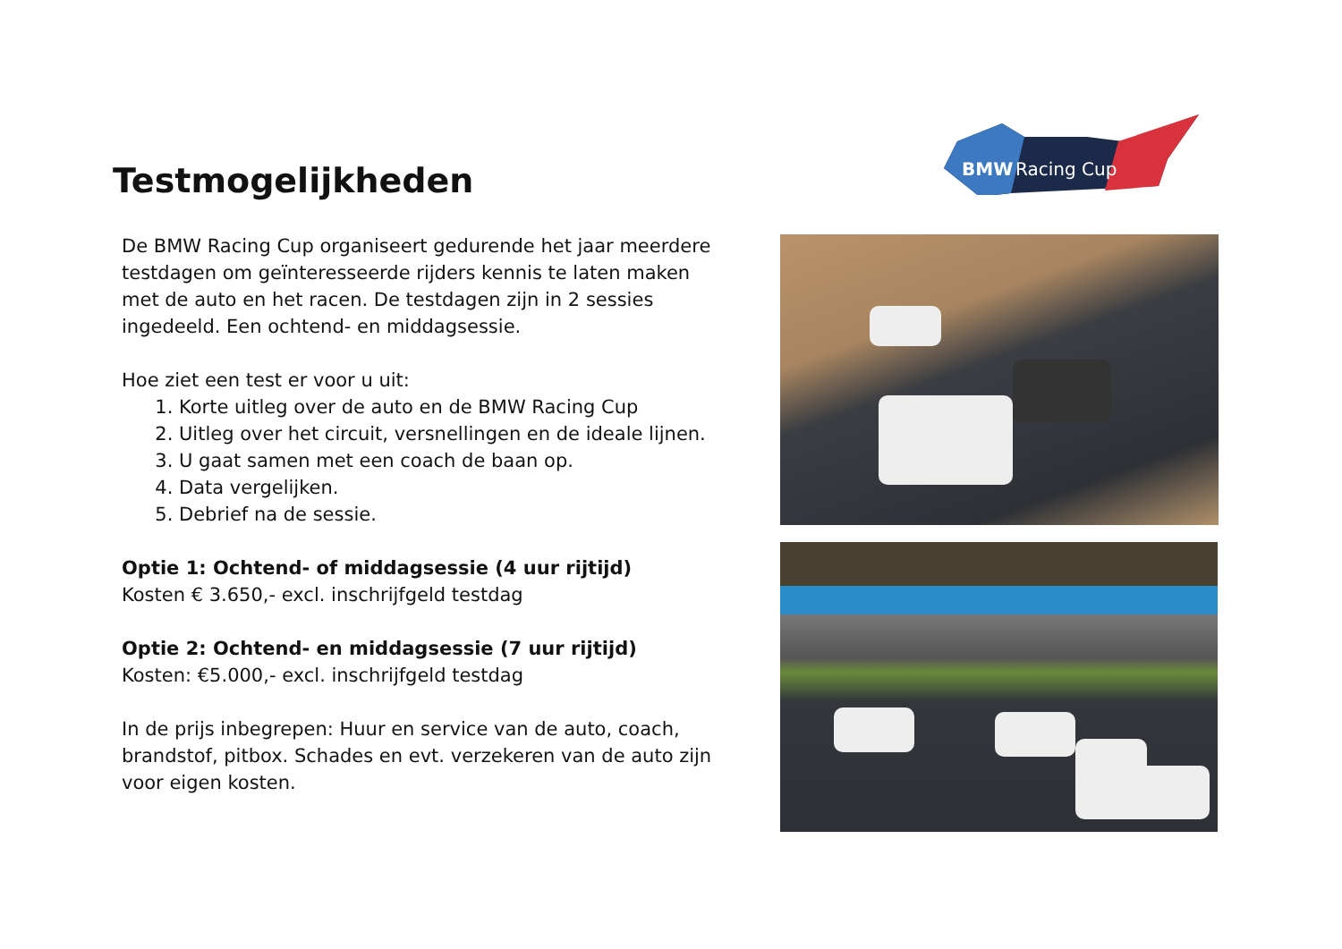Testmogelijkheden
BMW
Racing Cup
De BMW Racing Cup organiseert gedurende het jaar meerdere testdagen om geïnteresseerde rijders kennis te laten maken met de auto en het racen. De testdagen zijn in 2 sessies ingedeeld. Een ochtend- en middagsessie.
Hoe ziet een test er voor u uit:
1. Korte uitleg over de auto en de BMW Racing Cup
2. Uitleg over het circuit, versnellingen en de ideale lijnen.
3. U gaat samen met een coach de baan op.
4. Data vergelijken.
5. Debrief na de sessie.
Optie 1: Ochtend- of middagsessie (4 uur rijtijd)
Kosten € 3.650,- excl. inschrijfgeld testdag
Optie 2: Ochtend- en middagsessie (7 uur rijtijd)
Kosten: €5.000,- excl. inschrijfgeld testdag
In de prijs inbegrepen: Huur en service van de auto, coach, brandstof, pitbox. Schades en evt. verzekeren van de auto zijn voor eigen kosten.